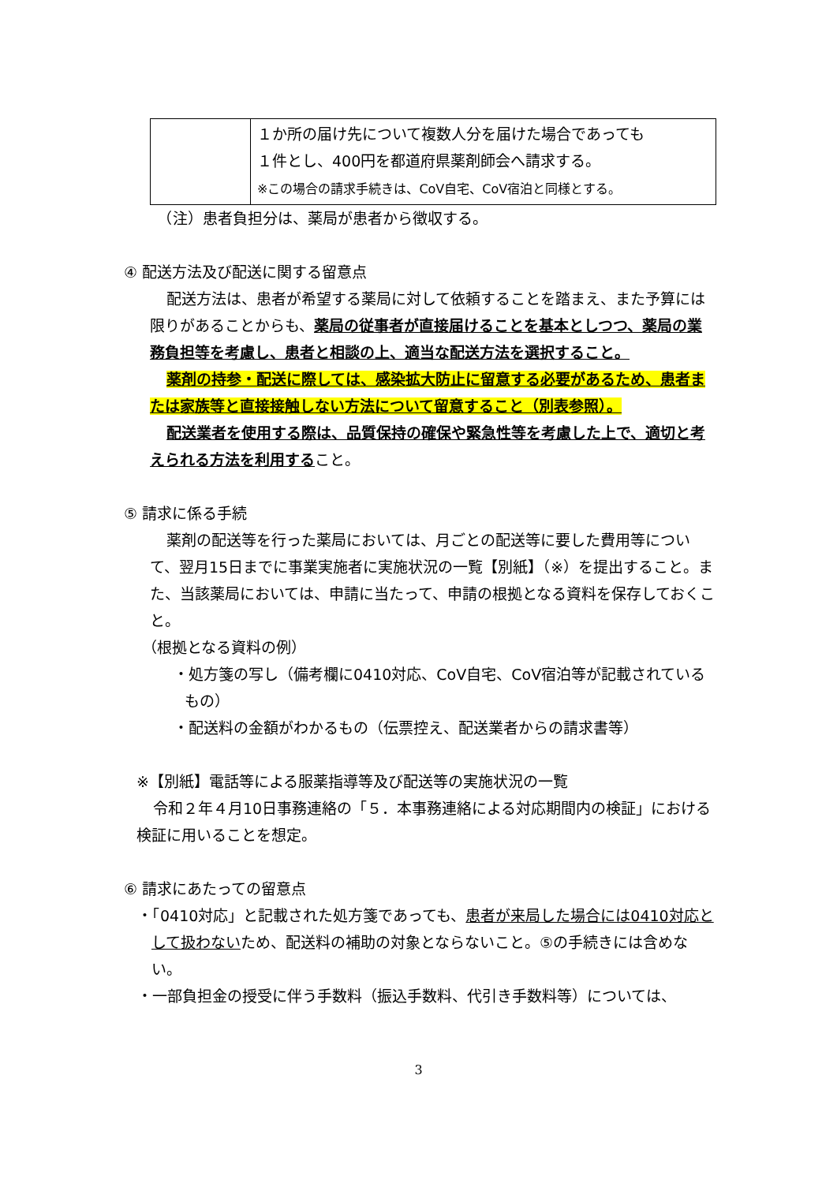| | １か所の届け先について複数人分を届けた場合であっても １件とし、400円を都道府県薬剤師会へ請求する。 ※この場合の請求手続きは、CoV自宅、CoV宿泊と同様とする。 |
　（注）患者負担分は、薬局が患者から徴収する。
④ 配送方法及び配送に関する留意点
配送方法は、患者が希望する薬局に対して依頼することを踏まえ、また予算には限りがあることからも、薬局の従事者が直接届けることを基本としつつ、薬局の業務負担等を考慮し、患者と相談の上、適当な配送方法を選択すること。
薬剤の持参・配送に際しては、感染拡大防止に留意する必要があるため、患者または家族等と直接接触しない方法について留意すること（別表参照）。
配送業者を使用する際は、品質保持の確保や緊急性等を考慮した上で、適切と考えられる方法を利用すること。
⑤ 請求に係る手続
薬剤の配送等を行った薬局においては、月ごとの配送等に要した費用等について、翌月15日までに事業実施者に実施状況の一覧【別紙】（※）を提出すること。また、当該薬局においては、申請に当たって、申請の根拠となる資料を保存しておくこと。
（根拠となる資料の例）
・処方箋の写し（備考欄に0410対応、CoV自宅、CoV宿泊等が記載されているもの）
・配送料の金額がわかるもの（伝票控え、配送業者からの請求書等）
※【別紙】電話等による服薬指導等及び配送等の実施状況の一覧
令和２年４月10日事務連絡の「５．本事務連絡による対応期間内の検証」における検証に用いることを想定。
⑥ 請求にあたっての留意点
・「0410対応」と記載された処方箋であっても、患者が来局した場合には0410対応として扱わないため、配送料の補助の対象とならないこと。⑤の手続きには含めない。
・一部負担金の授受に伴う手数料（振込手数料、代引き手数料等）については、
3